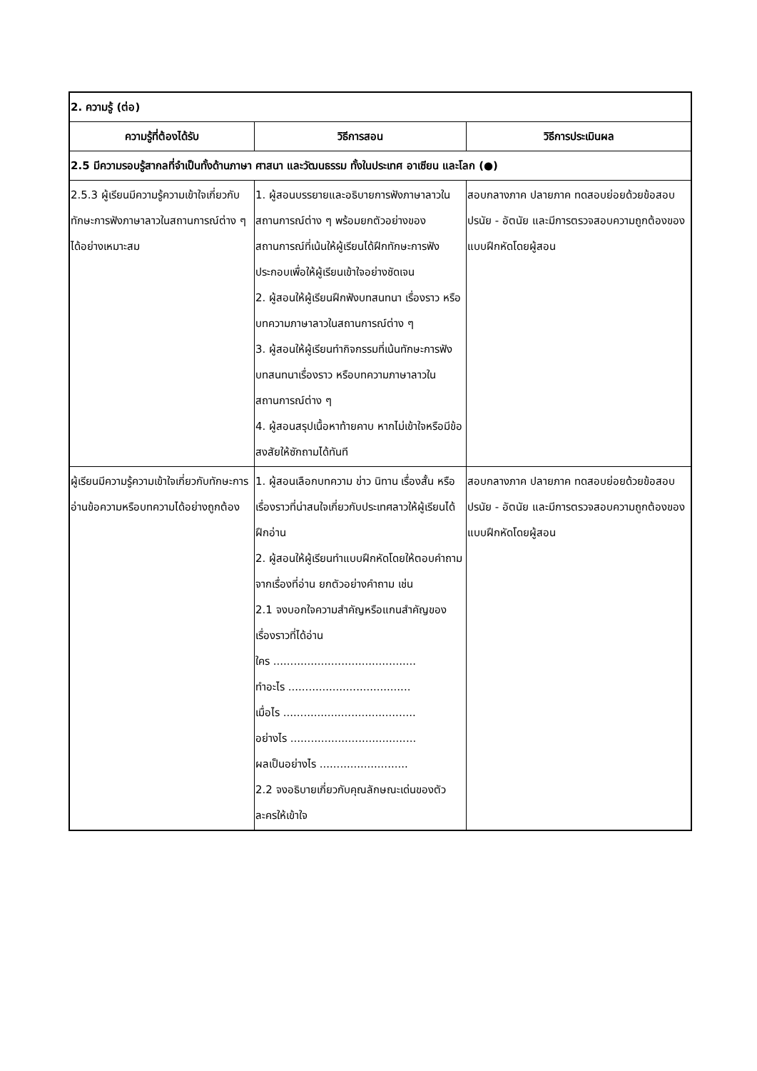| 2. ความรู้ (ต่อ) | | |
| ความรู้ที่ต้องได้รับ | วิธีการสอน | วิธีการประเมินผล |
| 2.5 มีความรอบรู้สากลที่จำเป็นทั้งด้านภาษา ศาสนา และวัฒนธรรม ทั้งในประเทศ อาเซียน และโลก (●) | | |
| 2.5.3 ผู้เรียนมีความรู้ความเข้าใจเกี่ยวกับทักษะการฟังภาษาลาวในสถานการณ์ต่าง ๆ ได้อย่างเหมาะสม | 1. ผู้สอนบรรยายและอธิบายการฟังภาษาลาวในสถานการณ์ต่าง ๆ พร้อมยกตัวอย่างของสถานการณ์ที่เน้นให้ผู้เรียนได้ฝึกทักษะการฟังประกอบเพื่อให้ผู้เรียนเข้าใจอย่างชัดเจน 2. ผู้สอนให้ผู้เรียนฝึกฟังบทสนทนา เรื่องราว หรือบทความภาษาลาวในสถานการณ์ต่าง ๆ 3. ผู้สอนให้ผู้เรียนทำกิจกรรมที่เน้นทักษะการฟังบทสนทนาเรื่องราว หรือบทความภาษาลาวในสถานการณ์ต่าง ๆ 4. ผู้สอนสรุปเนื้อหาท้ายคาบ หากไม่เข้าใจหรือมีข้อสงสัยให้ซักถามได้ทันที | สอบกลางภาค ปลายภาค ทดสอบย่อยด้วยข้อสอบปรนัย - อัตนัย และมีการตรวจสอบความถูกต้องของแบบฝึกหัดโดยผู้สอน |
| ผู้เรียนมีความรู้ความเข้าใจเกี่ยวกับทักษะการอ่านข้อความหรือบทความได้อย่างถูกต้อง | 1. ผู้สอนเลือกบทความ ข่าว นิทาน เรื่องสั้น หรือเรื่องราวที่น่าสนใจเกี่ยวกับประเทศลาวให้ผู้เรียนได้ฝึกอ่าน 2. ผู้สอนให้ผู้เรียนทำแบบฝึกหัดโดยให้ตอบคำถามจากเรื่องที่อ่าน ยกตัวอย่างคำถาม เช่น 2.1 จงบอกใจความสำคัญหรือแกนสำคัญของเรื่องราวที่ได้อ่าน ใคร .......................................... ทำอะไร .................................... เมื่อไร ....................................... อย่างไร ..................................... ผลเป็นอย่างไร .......................... 2.2 จงอธิบายเกี่ยวกับคุณลักษณะเด่นของตัวละครให้เข้าใจ | สอบกลางภาค ปลายภาค ทดสอบย่อยด้วยข้อสอบปรนัย - อัตนัย และมีการตรวจสอบความถูกต้องของแบบฝึกหัดโดยผู้สอน |